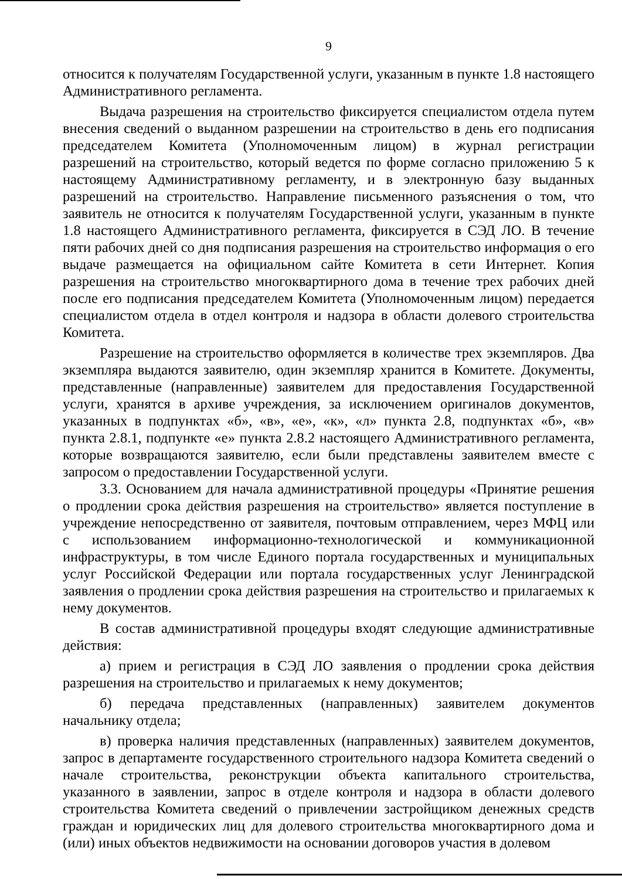9
относится к получателям Государственной услуги, указанным в пункте 1.8 настоящего Административного регламента.
Выдача разрешения на строительство фиксируется специалистом отдела путем внесения сведений о выданном разрешении на строительство в день его подписания председателем Комитета (Уполномоченным лицом) в журнал регистрации разрешений на строительство, который ведется по форме согласно приложению 5 к настоящему Административному регламенту, и в электронную базу выданных разрешений на строительство. Направление письменного разъяснения о том, что заявитель не относится к получателям Государственной услуги, указанным в пункте 1.8 настоящего Административного регламента, фиксируется в СЭД ЛО. В течение пяти рабочих дней со дня подписания разрешения на строительство информация о его выдаче размещается на официальном сайте Комитета в сети Интернет. Копия разрешения на строительство многоквартирного дома в течение трех рабочих дней после его подписания председателем Комитета (Уполномоченным лицом) передается специалистом отдела в отдел контроля и надзора в области долевого строительства Комитета.
Разрешение на строительство оформляется в количестве трех экземпляров. Два экземпляра выдаются заявителю, один экземпляр хранится в Комитете. Документы, представленные (направленные) заявителем для предоставления Государственной услуги, хранятся в архиве учреждения, за исключением оригиналов документов, указанных в подпунктах «б», «в», «е», «к», «л» пункта 2.8, подпунктах «б», «в» пункта 2.8.1, подпункте «е» пункта 2.8.2 настоящего Административного регламента, которые возвращаются заявителю, если были представлены заявителем вместе с запросом о предоставлении Государственной услуги.
3.3. Основанием для начала административной процедуры «Принятие решения о продлении срока действия разрешения на строительство» является поступление в учреждение непосредственно от заявителя, почтовым отправлением, через МФЦ или с использованием информационно-технологической и коммуникационной инфраструктуры, в том числе Единого портала государственных и муниципальных услуг Российской Федерации или портала государственных услуг Ленинградской заявления о продлении срока действия разрешения на строительство и прилагаемых к нему документов.
В состав административной процедуры входят следующие административные действия:
а) прием и регистрация в СЭД ЛО заявления о продлении срока действия разрешения на строительство и прилагаемых к нему документов;
б) передача представленных (направленных) заявителем документов начальнику отдела;
в) проверка наличия представленных (направленных) заявителем документов, запрос в департаменте государственного строительного надзора Комитета сведений о начале строительства, реконструкции объекта капитального строительства, указанного в заявлении, запрос в отделе контроля и надзора в области долевого строительства Комитета сведений о привлечении застройщиком денежных средств граждан и юридических лиц для долевого строительства многоквартирного дома и (или) иных объектов недвижимости на основании договоров участия в долевом